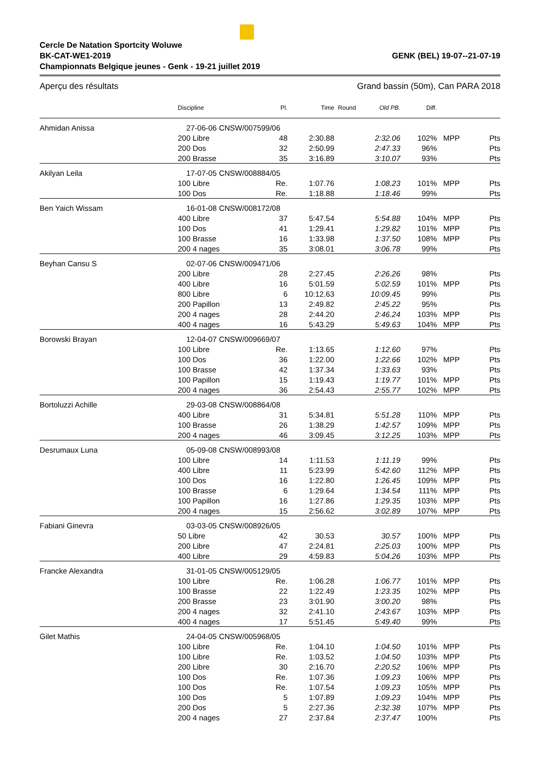Cercle De Natation Sportcity Woluwe
BK-CAT-WE1-2019 GENK (BEL) 19-07--21-07-19
Championnats Belgique jeunes - Genk - 19-21 juillet 2019
Aperçu des résultats Grand bassin (50m), Can PARA 2018
| | Discipline | Pl. | Time | Round | Old PB. | Diff. | | |
| --- | --- | --- | --- | --- | --- | --- | --- | --- |
| Ahmidan Anissa | 27-06-06 CNSW/007599/06 | | | | | | | |
| | 200 Libre | 48 | 2:30.88 | | 2:32.06 | 102% | MPP | Pts |
| | 200 Dos | 32 | 2:50.99 | | 2:47.33 | 96% | | Pts |
| | 200 Brasse | 35 | 3:16.89 | | 3:10.07 | 93% | | Pts |
| Akilyan Leila | 17-07-05 CNSW/008884/05 | | | | | | | |
| | 100 Libre | Re. | 1:07.76 | | 1:08.23 | 101% | MPP | Pts |
| | 100 Dos | Re. | 1:18.88 | | 1:18.46 | 99% | | Pts |
| Ben Yaich Wissam | 16-01-08 CNSW/008172/08 | | | | | | | |
| | 400 Libre | 37 | 5:47.54 | | 5:54.88 | 104% | MPP | Pts |
| | 100 Dos | 41 | 1:29.41 | | 1:29.82 | 101% | MPP | Pts |
| | 100 Brasse | 16 | 1:33.98 | | 1:37.50 | 108% | MPP | Pts |
| | 200 4 nages | 35 | 3:08.01 | | 3:06.78 | 99% | | Pts |
| Beyhan Cansu S | 02-07-06 CNSW/009471/06 | | | | | | | |
| | 200 Libre | 28 | 2:27.45 | | 2:26.26 | 98% | | Pts |
| | 400 Libre | 16 | 5:01.59 | | 5:02.59 | 101% | MPP | Pts |
| | 800 Libre | 6 | 10:12.63 | | 10:09.45 | 99% | | Pts |
| | 200 Papillon | 13 | 2:49.82 | | 2:45.22 | 95% | | Pts |
| | 200 4 nages | 28 | 2:44.20 | | 2:46.24 | 103% | MPP | Pts |
| | 400 4 nages | 16 | 5:43.29 | | 5:49.63 | 104% | MPP | Pts |
| Borowski Brayan | 12-04-07 CNSW/009669/07 | | | | | | | |
| | 100 Libre | Re. | 1:13.65 | | 1:12.60 | 97% | | Pts |
| | 100 Dos | 36 | 1:22.00 | | 1:22.66 | 102% | MPP | Pts |
| | 100 Brasse | 42 | 1:37.34 | | 1:33.63 | 93% | | Pts |
| | 100 Papillon | 15 | 1:19.43 | | 1:19.77 | 101% | MPP | Pts |
| | 200 4 nages | 36 | 2:54.43 | | 2:55.77 | 102% | MPP | Pts |
| Bortoluzzi Achille | 29-03-08 CNSW/008864/08 | | | | | | | |
| | 400 Libre | 31 | 5:34.81 | | 5:51.28 | 110% | MPP | Pts |
| | 100 Brasse | 26 | 1:38.29 | | 1:42.57 | 109% | MPP | Pts |
| | 200 4 nages | 46 | 3:09.45 | | 3:12.25 | 103% | MPP | Pts |
| Desrumaux Luna | 05-09-08 CNSW/008993/08 | | | | | | | |
| | 100 Libre | 14 | 1:11.53 | | 1:11.19 | 99% | | Pts |
| | 400 Libre | 11 | 5:23.99 | | 5:42.60 | 112% | MPP | Pts |
| | 100 Dos | 16 | 1:22.80 | | 1:26.45 | 109% | MPP | Pts |
| | 100 Brasse | 6 | 1:29.64 | | 1:34.54 | 111% | MPP | Pts |
| | 100 Papillon | 16 | 1:27.86 | | 1:29.35 | 103% | MPP | Pts |
| | 200 4 nages | 15 | 2:56.62 | | 3:02.89 | 107% | MPP | Pts |
| Fabiani Ginevra | 03-03-05 CNSW/008926/05 | | | | | | | |
| | 50 Libre | 42 | 30.53 | | 30.57 | 100% | MPP | Pts |
| | 200 Libre | 47 | 2:24.81 | | 2:25.03 | 100% | MPP | Pts |
| | 400 Libre | 29 | 4:59.83 | | 5:04.26 | 103% | MPP | Pts |
| Francke Alexandra | 31-01-05 CNSW/005129/05 | | | | | | | |
| | 100 Libre | Re. | 1:06.28 | | 1:06.77 | 101% | MPP | Pts |
| | 100 Brasse | 22 | 1:22.49 | | 1:23.35 | 102% | MPP | Pts |
| | 200 Brasse | 23 | 3:01.90 | | 3:00.20 | 98% | | Pts |
| | 200 4 nages | 32 | 2:41.10 | | 2:43.67 | 103% | MPP | Pts |
| | 400 4 nages | 17 | 5:51.45 | | 5:49.40 | 99% | | Pts |
| Gilet Mathis | 24-04-05 CNSW/005968/05 | | | | | | | |
| | 100 Libre | Re. | 1:04.10 | | 1:04.50 | 101% | MPP | Pts |
| | 100 Libre | Re. | 1:03.52 | | 1:04.50 | 103% | MPP | Pts |
| | 200 Libre | 30 | 2:16.70 | | 2:20.52 | 106% | MPP | Pts |
| | 100 Dos | Re. | 1:07.36 | | 1:09.23 | 106% | MPP | Pts |
| | 100 Dos | Re. | 1:07.54 | | 1:09.23 | 105% | MPP | Pts |
| | 100 Dos | 5 | 1:07.89 | | 1:09.23 | 104% | MPP | Pts |
| | 200 Dos | 5 | 2:27.36 | | 2:32.38 | 107% | MPP | Pts |
| | 200 4 nages | 27 | 2:37.84 | | 2:37.47 | 100% | | Pts |